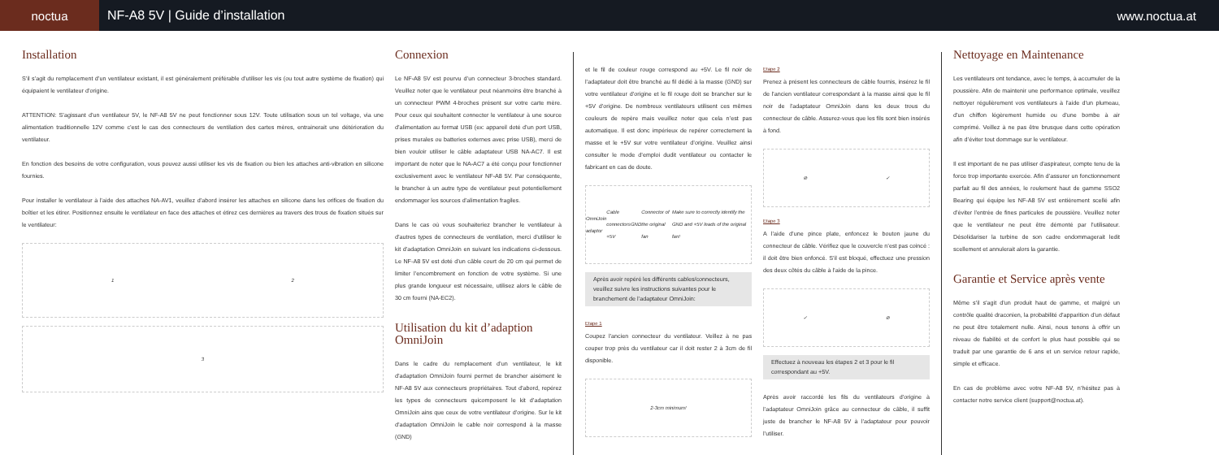noctua
NF-A8 5V | Guide d’installation
www.noctua.at
Installation
S’il s’agit du remplacement d’un ventilateur existant, il est généralement préférable d’utiliser les vis (ou tout autre système de fixation) qui équipaient le ventilateur d’origine.
ATTENTION: S’agissant d’un ventilateur 5V, le NF-A8 5V ne peut fonctionner sous 12V. Toute utilisation sous un tel voltage, via une alimentation traditionnelle 12V comme c’est le cas des connecteurs de ventilation des cartes mères, entrainerait une détérioration du ventilateur.
En fonction des besoins de votre configuration, vous pouvez aussi utiliser les vis de fixation ou bien les attaches anti-vibration en silicone fournies.
Pour installer le ventilateur à l’aide des attaches NA-AV1, veuillez d’abord insérer les attaches en silicone dans les orifices de fixation du boîtier et les étirer. Positionnez ensuite le ventilateur en face des attaches et étirez ces dernières au travers des trous de fixation situés sur le ventilateur:
1 2
3
Connexion
Le NF-A8 5V est pourvu d’un connecteur 3-broches standard. Veuillez noter que le ventilateur peut néanmoins être branché à un connecteur PWM 4-broches présent sur votre carte mère. Pour ceux qui souhaitent connecter le ventilateur à une source d’alimentation au format USB (ex: appareil doté d’un port USB, prises murales ou batteries externes avec prise USB), merci de bien vouloir utiliser le câble adaptateur USB NA-AC7. Il est important de noter que le NA-AC7 a été conçu pour fonctionner exclusivement avec le ventilateur NF-A8 5V. Par conséquente, le brancher à un autre type de ventilateur peut potentiellement endommager les sources d’alimentation fragiles.
Dans le cas où vous souhaiteriez brancher le ventilateur à d’autres types de connecteurs de ventilation, merci d’utiliser le kit d’adaptation OmniJoin en suivant les indications ci-dessous. Le NF-A8 5V est doté d’un câble court de 20 cm qui permet de limiter l’encombrement en fonction de votre système. Si une plus grande longueur est nécessaire, utilisez alors le câble de 30 cm fourni (NA-EC2).
Utilisation du kit d’adaption OmniJoin
Dans le cadre du remplacement d’un ventilateur, le kit d’adaptation OmniJoin fourni permet de brancher aisément le NF-A8 5V aux connecteurs propriétaires. Tout d’abord, repérez les types de connecteurs quicomposent le kit d’adaptation OmniJoin ains que ceux de votre ventilateur d’origine. Sur le kit d’adaptation OmniJoin le cable noir correspond à la masse (GND)
et le fil de couleur rouge correspond au +5V. Le fil noir de l’adaptateur doit être branché au fil dédié à la masse (GND) sur votre ventilateur d’origine et le fil rouge doit se brancher sur le +5V d’origine. De nombreux ventilateurs utilisent ces mêmes couleurs de repère mais veuillez noter que cela n’est pas automatique. Il est donc impérieux de repérer correctement la masse et le +5V sur votre ventilateur d’origine. Veuillez ainsi consulter le mode d’emploi dudit ventilateur ou contacter le fabricant en cas de doute.
OmniJoin adaptor Cable connectors +5V GND Connector of the original fan Make sure to correctly identify the GND and +5V leads of the original fan!
Après avoir repéré les différents cables/connecteurs, veuillez suivre les instructions suivantes pour le branchement de l’adaptateur OmniJoin:
Etape 1
Coupez l’ancien connecteur du ventilateur. Veillez à ne pas couper trop près du ventilateur car il doit rester 2 à 3cm de fil disponible.
2-3cm minimum!
Etape 2
Prenez à présent les connecteurs de câble fournis, insérez le fil de l’ancien ventilateur correspondant à la masse ainsi que le fil noir de l’adaptateur OmniJoin dans les deux trous du connecteur de câble. Assurez-vous que les fils sont bien insérés à fond.
⊘ ✓
Etape 3
A l’aide d’une pince plate, enfoncez le bouton jaune du connecteur de câble. Vérifiez que le couvercle n’est pas coincé : il doit être bien enfoncé. S’il est bloqué, effectuez une pression des deux côtés du câble à l’aide de la pince.
✓ ⊘
Effectuez à nouveau les étapes 2 et 3 pour le fil correspondant au +5V.
Après avoir raccordé les fils du ventilateurs d’origine à l’adaptateur OmniJoin grâce au connecteur de câble, il suffit juste de brancher le NF-A8 5V à l’adaptateur pour pouvoir l’utiliser.
Nettoyage en Maintenance
Les ventilateurs ont tendance, avec le temps, à accumuler de la poussière. Afin de maintenir une performance optimale, veuillez nettoyer régulièrement vos ventilateurs à l’aide d’un plumeau, d’un chiffon légèrement humide ou d’une bombe à air comprimé. Veillez à ne pas être brusque dans cette opération afin d’éviter tout dommage sur le ventilateur.
Il est important de ne pas utiliser d’aspirateur, compte tenu de la force trop importante exercée. Afin d’assurer un fonctionnement parfait au fil des années, le roulement haut de gamme SSO2 Bearing qui équipe les NF-A8 5V est entièrement scellé afin d’éviter l’entrée de fines particules de poussière. Veuillez noter que le ventilateur ne peut être démonté par l’utilisateur. Désolidariser la turbine de son cadre endommagerait ledit scellement et annulerait alors la garantie.
Garantie et Service après vente
Même s’il s’agit d’un produit haut de gamme, et malgré un contrôle qualité draconien, la probabilité d’apparition d’un défaut ne peut être totalement nulle. Ainsi, nous tenons à offrir un niveau de fiabilité et de confort le plus haut possible qui se traduit par une garantie de 6 ans et un service retour rapide, simple et efficace.
En cas de problème avec votre NF-A8 5V, n’hésitez pas à contacter notre service client (support@noctua.at).